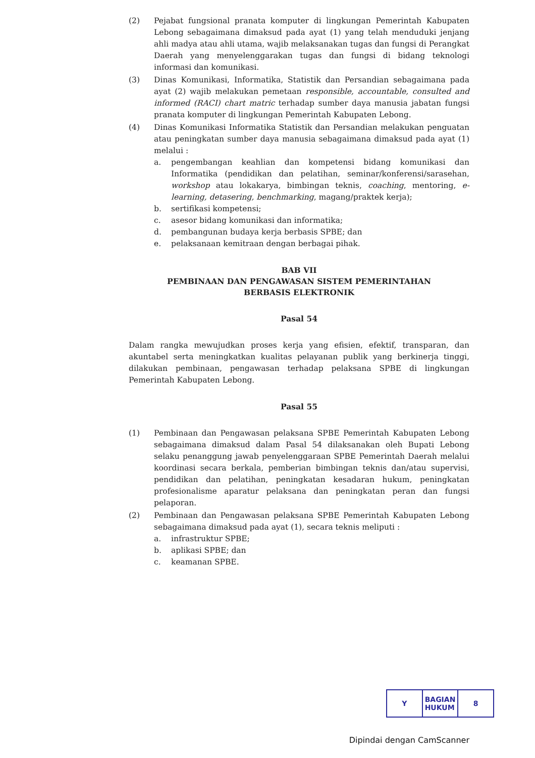(2) Pejabat fungsional pranata komputer di lingkungan Pemerintah Kabupaten Lebong sebagaimana dimaksud pada ayat (1) yang telah menduduki jenjang ahli madya atau ahli utama, wajib melaksanakan tugas dan fungsi di Perangkat Daerah yang menyelenggarakan tugas dan fungsi di bidang teknologi informasi dan komunikasi.
(3) Dinas Komunikasi, Informatika, Statistik dan Persandian sebagaimana pada ayat (2) wajib melakukan pemetaan responsible, accountable, consulted and informed (RACI) chart matric terhadap sumber daya manusia jabatan fungsi pranata komputer di lingkungan Pemerintah Kabupaten Lebong.
(4) Dinas Komunikasi Informatika Statistik dan Persandian melakukan penguatan atau peningkatan sumber daya manusia sebagaimana dimaksud pada ayat (1) melalui :
a. pengembangan keahlian dan kompetensi bidang komunikasi dan Informatika (pendidikan dan pelatihan, seminar/konferensi/sarasehan, workshop atau lokakarya, bimbingan teknis, coaching, mentoring, e-learning, detasering, benchmarking, magang/praktek kerja);
b. sertifikasi kompetensi;
c. asesor bidang komunikasi dan informatika;
d. pembangunan budaya kerja berbasis SPBE; dan
e. pelaksanaan kemitraan dengan berbagai pihak.
BAB VII
PEMBINAAN DAN PENGAWASAN SISTEM PEMERINTAHAN
BERBASIS ELEKTRONIK
Pasal 54
Dalam rangka mewujudkan proses kerja yang efisien, efektif, transparan, dan akuntabel serta meningkatkan kualitas pelayanan publik yang berkinerja tinggi, dilakukan pembinaan, pengawasan terhadap pelaksana SPBE di lingkungan Pemerintah Kabupaten Lebong.
Pasal 55
(1) Pembinaan dan Pengawasan pelaksana SPBE Pemerintah Kabupaten Lebong sebagaimana dimaksud dalam Pasal 54 dilaksanakan oleh Bupati Lebong selaku penanggung jawab penyelenggaraan SPBE Pemerintah Daerah melalui koordinasi secara berkala, pemberian bimbingan teknis dan/atau supervisi, pendidikan dan pelatihan, peningkatan kesadaran hukum, peningkatan profesionalisme aparatur pelaksana dan peningkatan peran dan fungsi pelaporan.
(2) Pembinaan dan Pengawasan pelaksana SPBE Pemerintah Kabupaten Lebong sebagaimana dimaksud pada ayat (1), secara teknis meliputi :
a. infrastruktur SPBE;
b. aplikasi SPBE; dan
c. keamanan SPBE.
Y BAGIAN
HUKUM
8
Dipindai dengan CamScanner